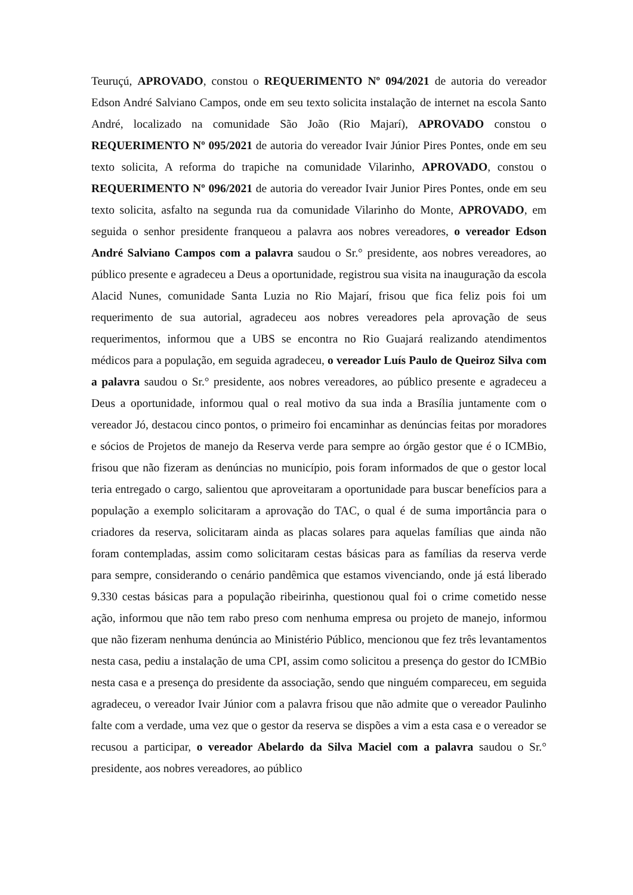Teuruçú, APROVADO, constou o REQUERIMENTO Nº 094/2021 de autoria do vereador Edson André Salviano Campos, onde em seu texto solicita instalação de internet na escola Santo André, localizado na comunidade São João (Rio Majarí), APROVADO constou o REQUERIMENTO Nº 095/2021 de autoria do vereador Ivair Júnior Pires Pontes, onde em seu texto solicita, A reforma do trapiche na comunidade Vilarinho, APROVADO, constou o REQUERIMENTO Nº 096/2021 de autoria do vereador Ivair Junior Pires Pontes, onde em seu texto solicita, asfalto na segunda rua da comunidade Vilarinho do Monte, APROVADO, em seguida o senhor presidente franqueou a palavra aos nobres vereadores, o vereador Edson André Salviano Campos com a palavra saudou o Sr.° presidente, aos nobres vereadores, ao público presente e agradeceu a Deus a oportunidade, registrou sua visita na inauguração da escola Alacid Nunes, comunidade Santa Luzia no Rio Majarí, frisou que fica feliz pois foi um requerimento de sua autorial, agradeceu aos nobres vereadores pela aprovação de seus requerimentos, informou que a UBS se encontra no Rio Guajará realizando atendimentos médicos para a população, em seguida agradeceu, o vereador Luís Paulo de Queiroz Silva com a palavra saudou o Sr.° presidente, aos nobres vereadores, ao público presente e agradeceu a Deus a oportunidade, informou qual o real motivo da sua inda a Brasília juntamente com o vereador Jó, destacou cinco pontos, o primeiro foi encaminhar as denúncias feitas por moradores e sócios de Projetos de manejo da Reserva verde para sempre ao órgão gestor que é o ICMBio, frisou que não fizeram as denúncias no município, pois foram informados de que o gestor local teria entregado o cargo, salientou que aproveitaram a oportunidade para buscar benefícios para a população a exemplo solicitaram a aprovação do TAC, o qual é de suma importância para o criadores da reserva, solicitaram ainda as placas solares para aquelas famílias que ainda não foram contempladas, assim como solicitaram cestas básicas para as famílias da reserva verde para sempre, considerando o cenário pandêmica que estamos vivenciando, onde já está liberado 9.330 cestas básicas para a população ribeirinha, questionou qual foi o crime cometido nesse ação, informou que não tem rabo preso com nenhuma empresa ou projeto de manejo, informou que não fizeram nenhuma denúncia ao Ministério Público, mencionou que fez três levantamentos nesta casa, pediu a instalação de uma CPI, assim como solicitou a presença do gestor do ICMBio nesta casa e a presença do presidente da associação, sendo que ninguém compareceu, em seguida agradeceu, o vereador Ivair Júnior com a palavra frisou que não admite que o vereador Paulinho falte com a verdade, uma vez que o gestor da reserva se dispões a vim a esta casa e o vereador se recusou a participar, o vereador Abelardo da Silva Maciel com a palavra saudou o Sr.° presidente, aos nobres vereadores, ao público